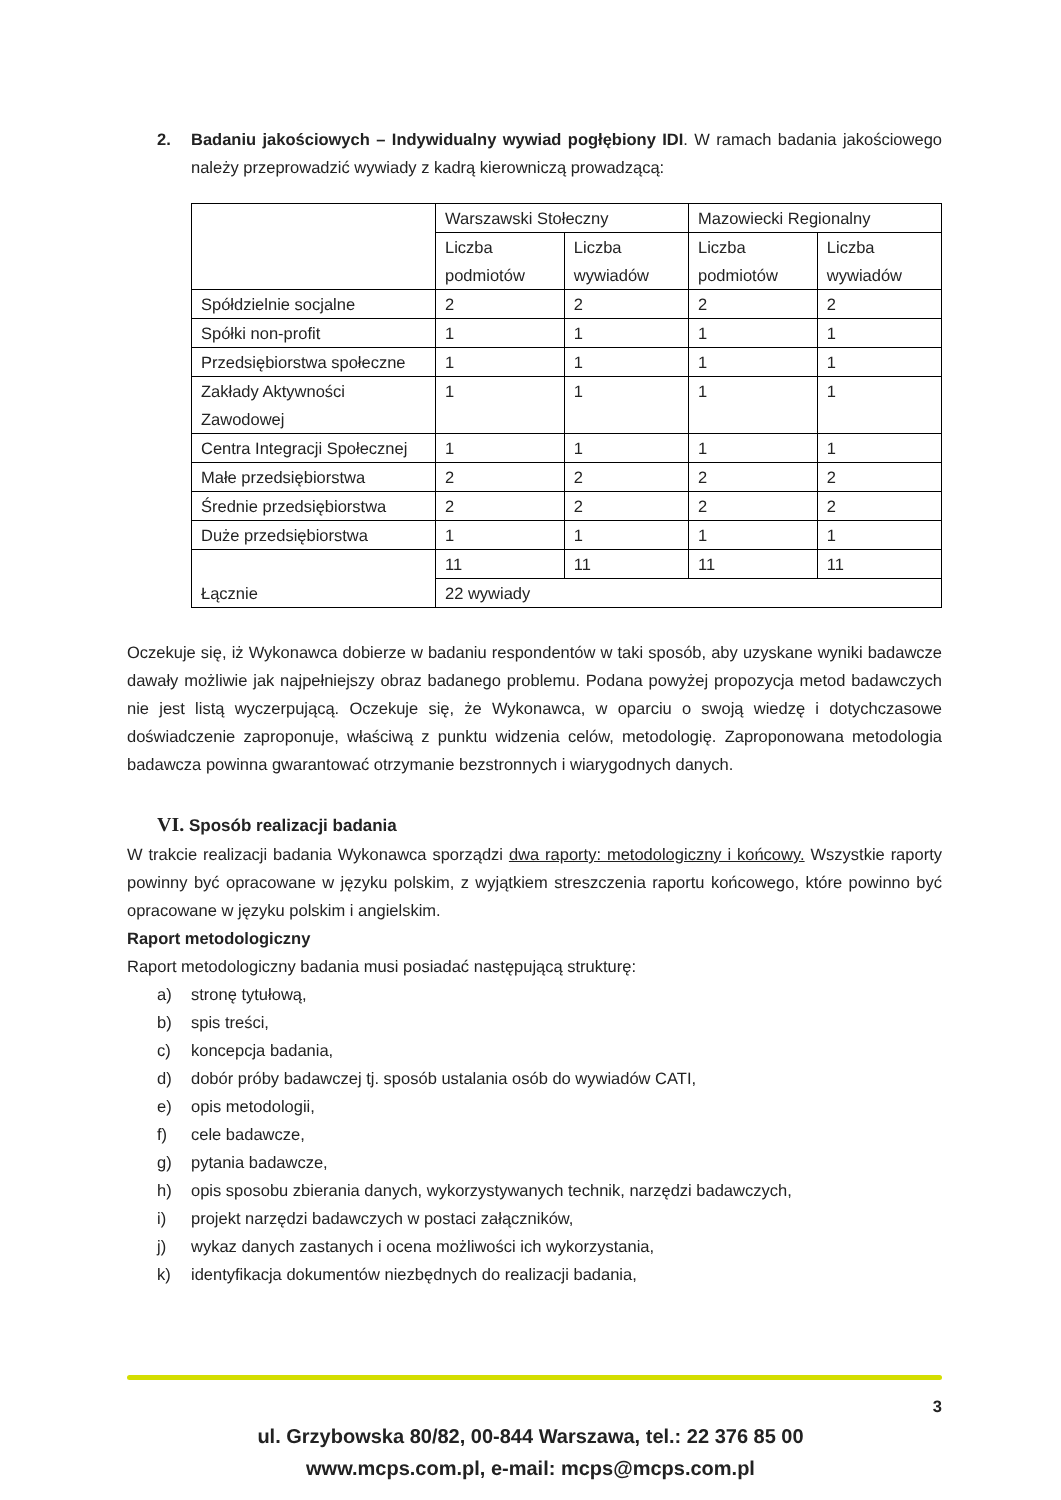2. Badaniu jakościowych – Indywidualny wywiad pogłębiony IDI. W ramach badania jakościowego należy przeprowadzić wywiady z kadrą kierowniczą prowadzącą:
| | Warszawski Stołeczny | | Mazowiecki Regionalny | |
| | Liczba podmiotów | Liczba wywiadów | Liczba podmiotów | Liczba wywiadów |
| Spółdzielnie socjalne | 2 | 2 | 2 | 2 |
| Spółki non-profit | 1 | 1 | 1 | 1 |
| Przedsiębiorstwa społeczne | 1 | 1 | 1 | 1 |
| Zakłady Aktywności Zawodowej | 1 | 1 | 1 | 1 |
| Centra Integracji Społecznej | 1 | 1 | 1 | 1 |
| Małe przedsiębiorstwa | 2 | 2 | 2 | 2 |
| Średnie przedsiębiorstwa | 2 | 2 | 2 | 2 |
| Duże przedsiębiorstwa | 1 | 1 | 1 | 1 |
| Łącznie | 11 | 11 | 11 | 11 |
| | 22 wywiady | | | |
Oczekuje się, iż Wykonawca dobierze w badaniu respondentów w taki sposób, aby uzyskane wyniki badawcze dawały możliwie jak najpełniejszy obraz badanego problemu. Podana powyżej propozycja metod badawczych nie jest listą wyczerpującą. Oczekuje się, że Wykonawca, w oparciu o swoją wiedzę i dotychczasowe doświadczenie zaproponuje, właściwą z punktu widzenia celów, metodologię. Zaproponowana metodologia badawcza powinna gwarantować otrzymanie bezstronnych i wiarygodnych danych.
VI. Sposób realizacji badania
W trakcie realizacji badania Wykonawca sporządzi dwa raporty: metodologiczny i końcowy. Wszystkie raporty powinny być opracowane w języku polskim, z wyjątkiem streszczenia raportu końcowego, które powinno być opracowane w języku polskim i angielskim.
Raport metodologiczny
Raport metodologiczny badania musi posiadać następującą strukturę:
a) stronę tytułową,
b) spis treści,
c) koncepcja badania,
d) dobór próby badawczej tj. sposób ustalania osób do wywiadów CATI,
e) opis metodologii,
f) cele badawcze,
g) pytania badawcze,
h) opis sposobu zbierania danych, wykorzystywanych technik, narzędzi badawczych,
i) projekt narzędzi badawczych w postaci załączników,
j) wykaz danych zastanych i ocena możliwości ich wykorzystania,
k) identyfikacja dokumentów niezbędnych do realizacji badania,
3
ul. Grzybowska 80/82, 00-844 Warszawa, tel.: 22 376 85 00
www.mcps.com.pl, e-mail: mcps@mcps.com.pl